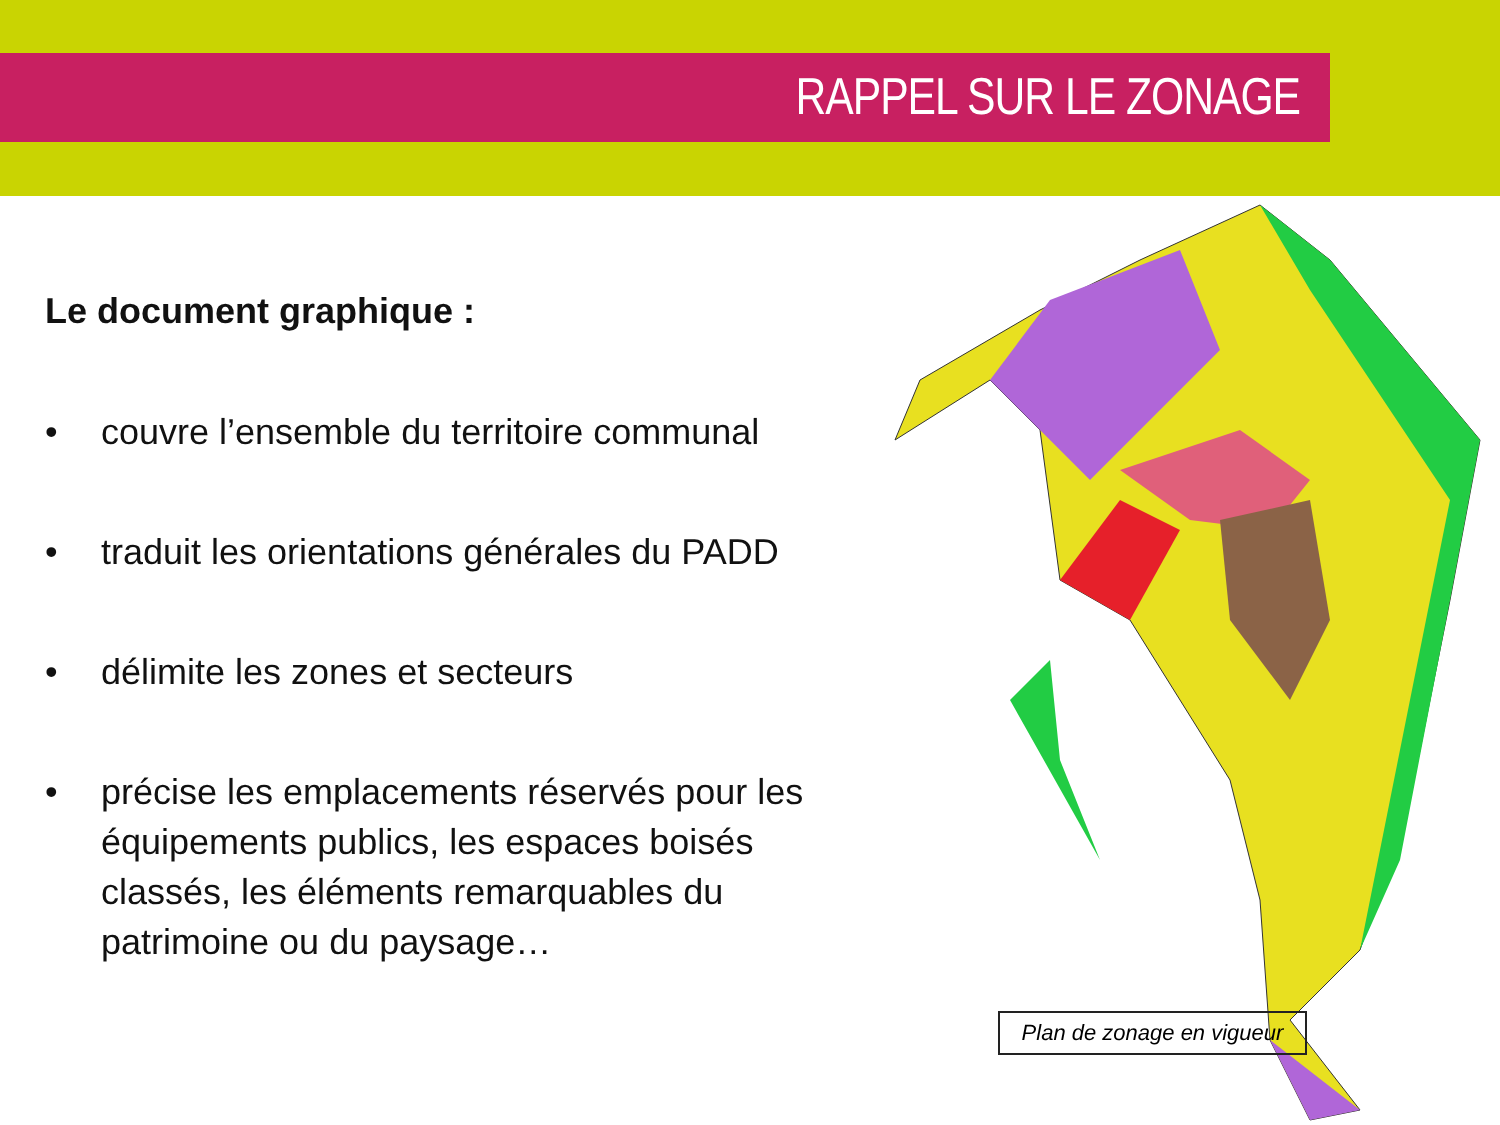RAPPEL SUR LE ZONAGE
Le document graphique :
• couvre l’ensemble du territoire communal
• traduit les orientations générales du PADD
• délimite les zones et secteurs
• précise les emplacements réservés pour les équipements publics, les espaces boisés classés, les éléments remarquables du patrimoine ou du paysage…
Plan de zonage en vigueur